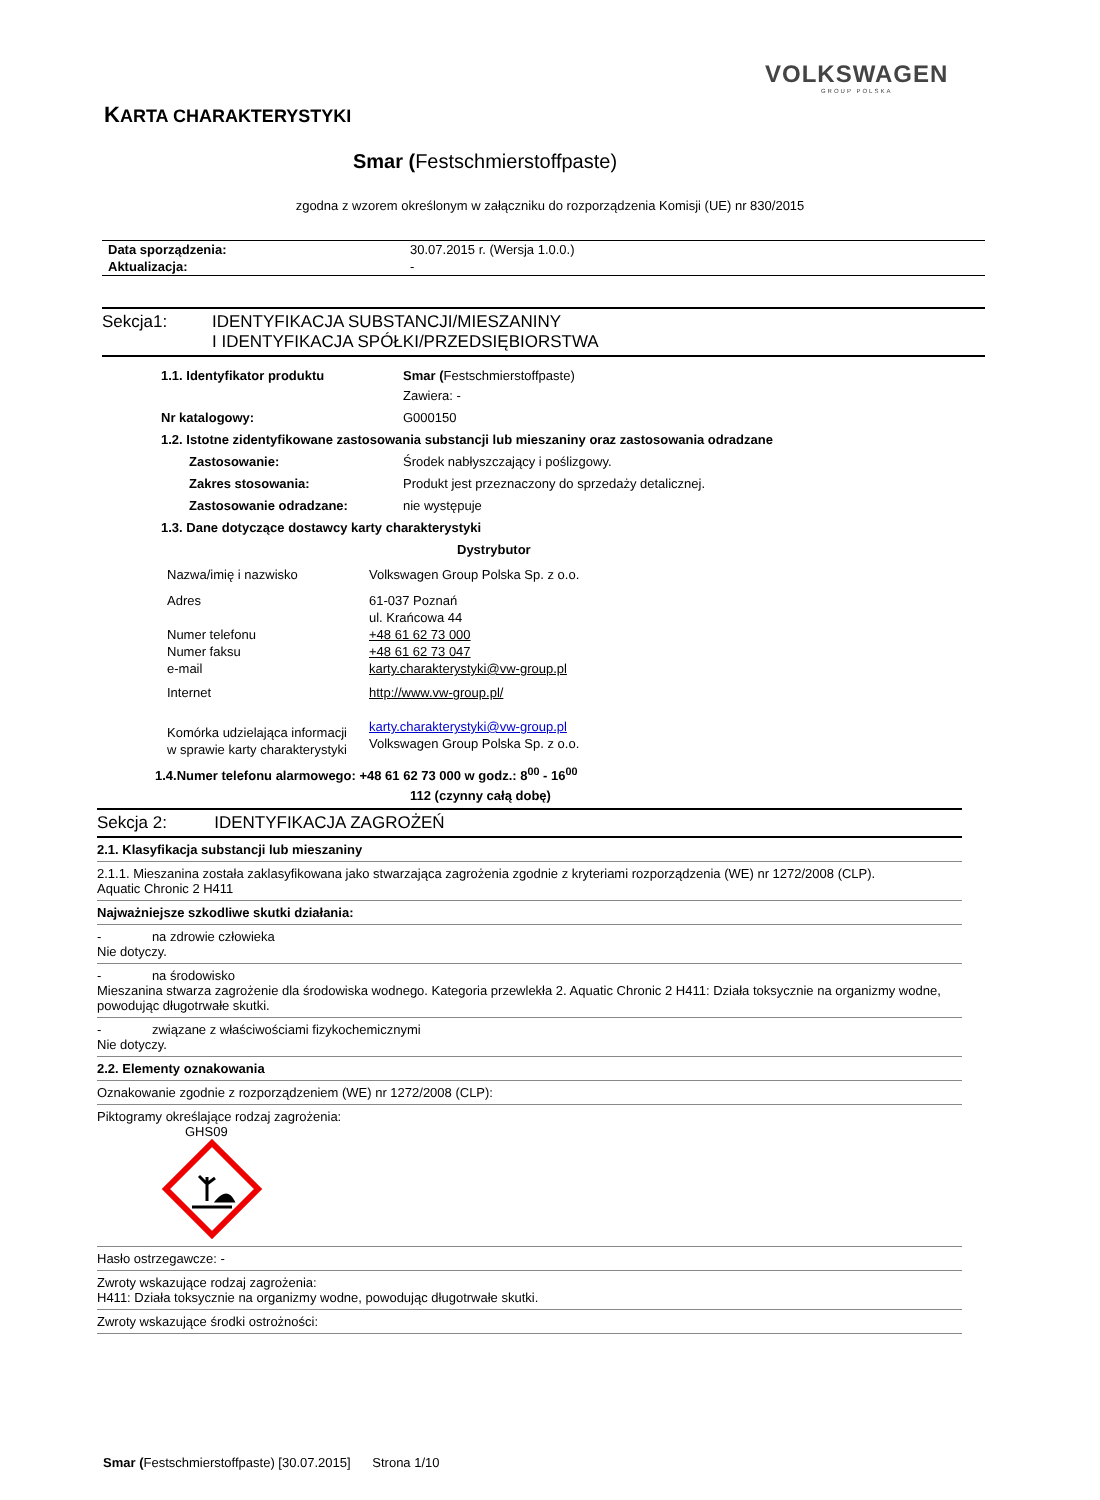VOLKSWAGEN
GROUP POLSKA
KARTA CHARAKTERYSTYKI
Smar (Festschmierstoffpaste)
zgodna z wzorem określonym w załączniku do rozporządzenia Komisji (UE) nr 830/2015
| Data sporządzenia: | 30.07.2015 r. (Wersja 1.0.0.) |
| Aktualizacja: | - |
| Sekcja1: | IDENTYFIKACJA SUBSTANCJI/MIESZANINY I IDENTYFIKACJA SPÓŁKI/PRZEDSIĘBIORSTWA |
| 1.1. Identyfikator produktu | Smar ( Festschmierstoffpaste) Zawiera: - |
| Nr katalogowy: | G000150 |
| 1.2. Istotne zidentyfikowane zastosowania substancji lub mieszaniny oraz zastosowania odradzane | |
| Zastosowanie: | Środek nabłyszczający i poślizgowy. |
| Zakres stosowania: | Produkt jest przeznaczony do sprzedaży detalicznej. |
| Zastosowanie odradzane: | nie występuje |
| 1.3. Dane dotyczące dostawcy karty charakterystyki | |
| | Dystrybutor |
| Nazwa/imię i nazwisko | Volkswagen Group Polska Sp. z o.o. |
| Adres Numer telefonu Numer faksu e-mail | 61-037 Poznań ul. Krańcowa 44 +48 61 62 73 000 +48 61 62 73 047 karty.charakterystyki@vw-group.pl |
| Internet | http://www.vw-group.pl/ |
| Komórka udzielająca informacji w sprawie karty charakterystyki | karty.charakterystyki@vw-group.pl Volkswagen Group Polska Sp. z o.o. |
1.4.Numer telefonu alarmowego: +48 61 62 73 000 w godz.: 8<sup>00</sup> - 16<sup>00</sup>
112 (czynny całą dobę)
Sekcja 2: IDENTYFIKACJA ZAGROŻEŃ
| 2.1. Klasyfikacja substancji lub mieszaniny |
| 2.1.1. Mieszanina została zaklasyfikowana jako stwarzająca zagrożenia zgodnie z kryteriami rozporządzenia (WE) nr 1272/2008 (CLP). Aquatic Chronic 2 H411 |
| Najważniejsze szkodliwe skutki działania: |
| - na zdrowie człowieka Nie dotyczy. |
| - na środowisko Mieszanina stwarza zagrożenie dla środowiska wodnego. Kategoria przewlekła 2. Aquatic Chronic 2 H411: Działa toksycznie na organizmy wodne, powodując długotrwałe skutki. |
| - związane z właściwościami fizykochemicznymi Nie dotyczy. |
| 2.2. Elementy oznakowania |
| Oznakowanie zgodnie z rozporządzeniem (WE) nr 1272/2008 (CLP): |
| Piktogramy określające rodzaj zagrożenia: GHS09 |
| Hasło ostrzegawcze: - |
| Zwroty wskazujące rodzaj zagrożenia: H411: Działa toksycznie na organizmy wodne, powodując długotrwałe skutki. |
| Zwroty wskazujące środki ostrożności: |
Smar (Festschmierstoffpaste) [30.07.2015] Strona 1/10